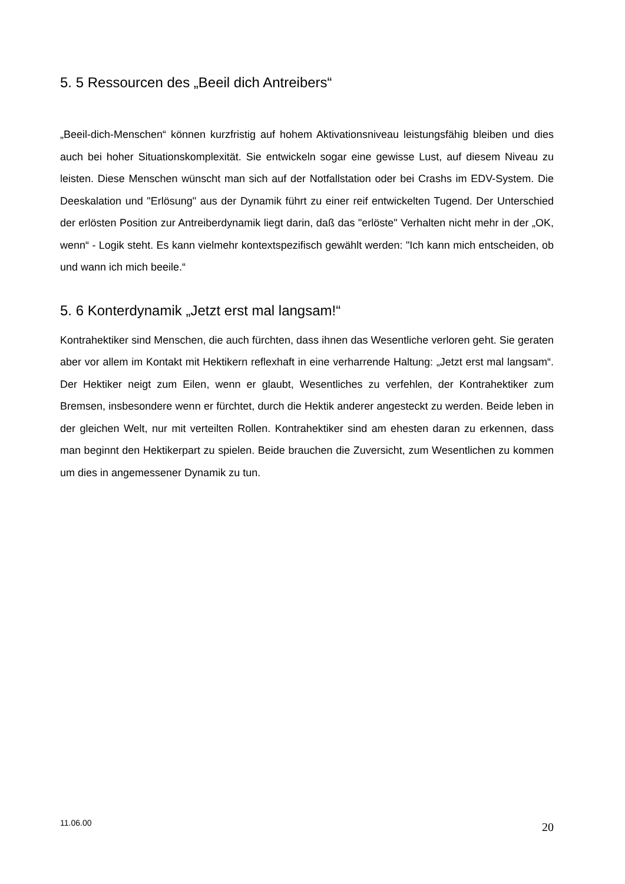5. 5 Ressourcen des „Beeil dich Antreibers“
„Beeil-dich-Menschen“ können kurzfristig auf hohem Aktivationsniveau leistungsfähig bleiben und dies auch bei hoher Situationskomplexität. Sie entwickeln sogar eine gewisse Lust, auf diesem Niveau zu leisten. Diese Menschen wünscht man sich auf der Notfallstation oder bei Crashs im EDV-System. Die Deeskalation und "Erlösung" aus der Dynamik führt zu einer reif entwickelten Tugend. Der Unterschied der erlösten Position zur Antreiberdynamik liegt darin, daß das "erlöste" Verhalten nicht mehr in der „OK, wenn“ - Logik steht. Es kann vielmehr kontextspezifisch gewählt werden: "Ich kann mich entscheiden, ob und wann ich mich beeile.“
5. 6 Konterdynamik „Jetzt erst mal langsam!“
Kontrahektiker sind Menschen, die auch fürchten, dass ihnen das Wesentliche verloren geht. Sie geraten aber vor allem im Kontakt mit Hektikern reflexhaft in eine verharrende Haltung: „Jetzt erst mal langsam“. Der Hektiker neigt zum Eilen, wenn er glaubt, Wesentliches zu verfehlen, der Kontrahektiker zum Bremsen, insbesondere wenn er fürchtet, durch die Hektik anderer angesteckt zu werden. Beide leben in der gleichen Welt, nur mit verteilten Rollen. Kontrahektiker sind am ehesten daran zu erkennen, dass man beginnt den Hektikerpart zu spielen. Beide brauchen die Zuversicht, zum Wesentlichen zu kommen um dies in angemessener Dynamik zu tun.
11.06.00 20